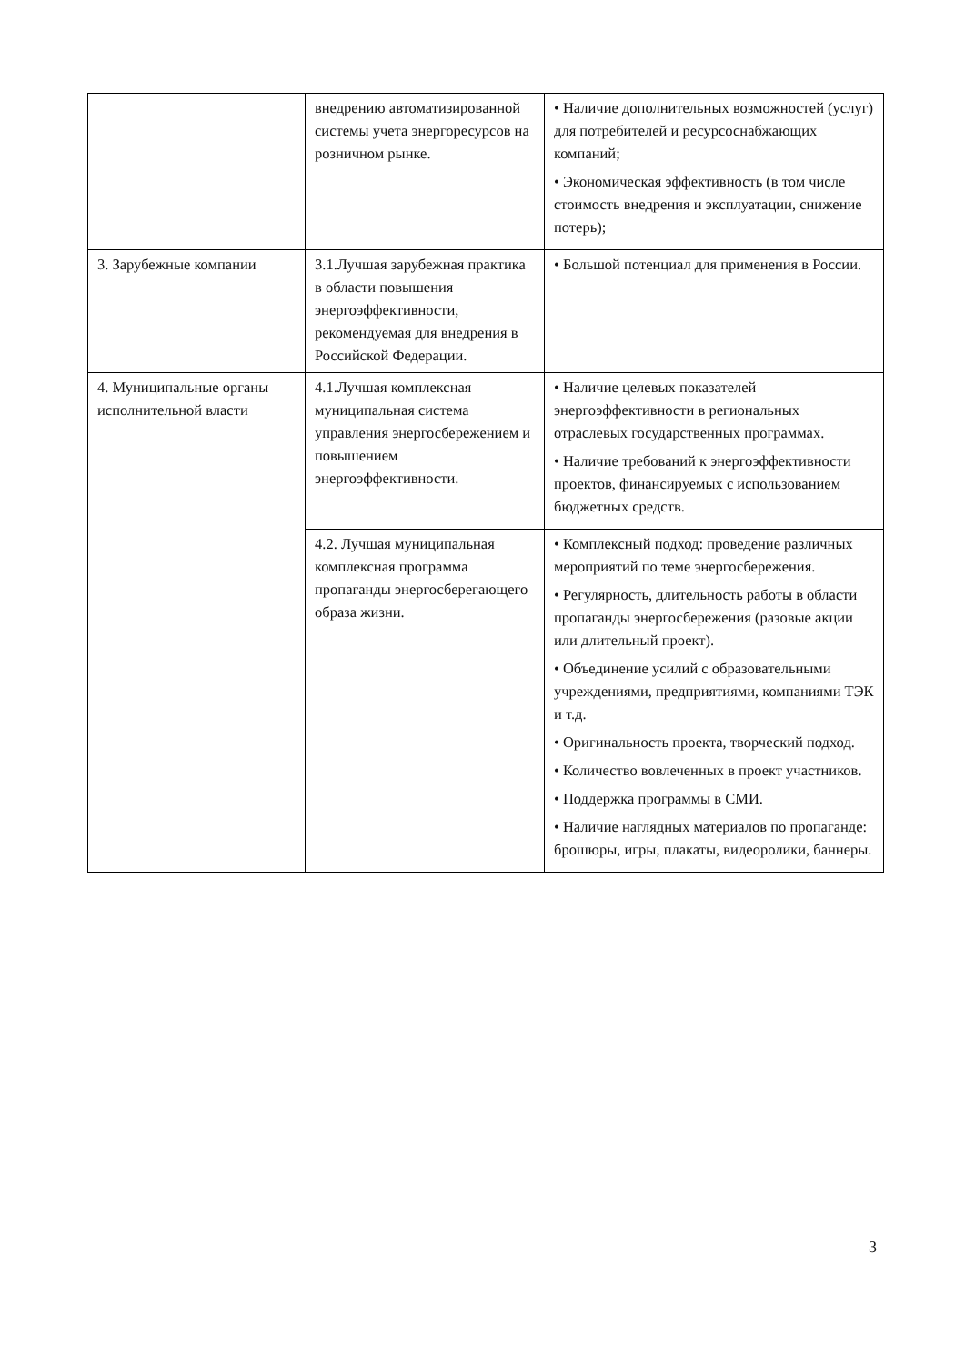| | внедрению автоматизированной системы учета энергоресурсов на розничном рынке. | • Наличие дополнительных возможностей (услуг) для потребителей и ресурсоснабжающих компаний; • Экономическая эффективность (в том числе стоимость внедрения и эксплуатации, снижение потерь); |
| 3. Зарубежные компании | 3.1.Лучшая зарубежная практика в области повышения энергоэффективности, рекомендуемая для внедрения в Российской Федерации. | • Большой потенциал для применения в России. |
| 4. Муниципальные органы исполнительной власти | 4.1.Лучшая комплексная муниципальная система управления энергосбережением и повышением энергоэффективности. | • Наличие целевых показателей энергоэффективности в региональных отраслевых государственных программах. • Наличие требований к энергоэффективности проектов, финансируемых с использованием бюджетных средств. |
| | 4.2. Лучшая муниципальная комплексная программа пропаганды энергосберегающего образа жизни. | • Комплексный подход: проведение различных мероприятий по теме энергосбережения. • Регулярность, длительность работы в области пропаганды энергосбережения (разовые акции или длительный проект). • Объединение усилий с образовательными учреждениями, предприятиями, компаниями ТЭК и т.д. • Оригинальность проекта, творческий подход. • Количество вовлеченных в проект участников. • Поддержка программы в СМИ. • Наличие наглядных материалов по пропаганде: брошюры, игры, плакаты, видеоролики, баннеры. |
3